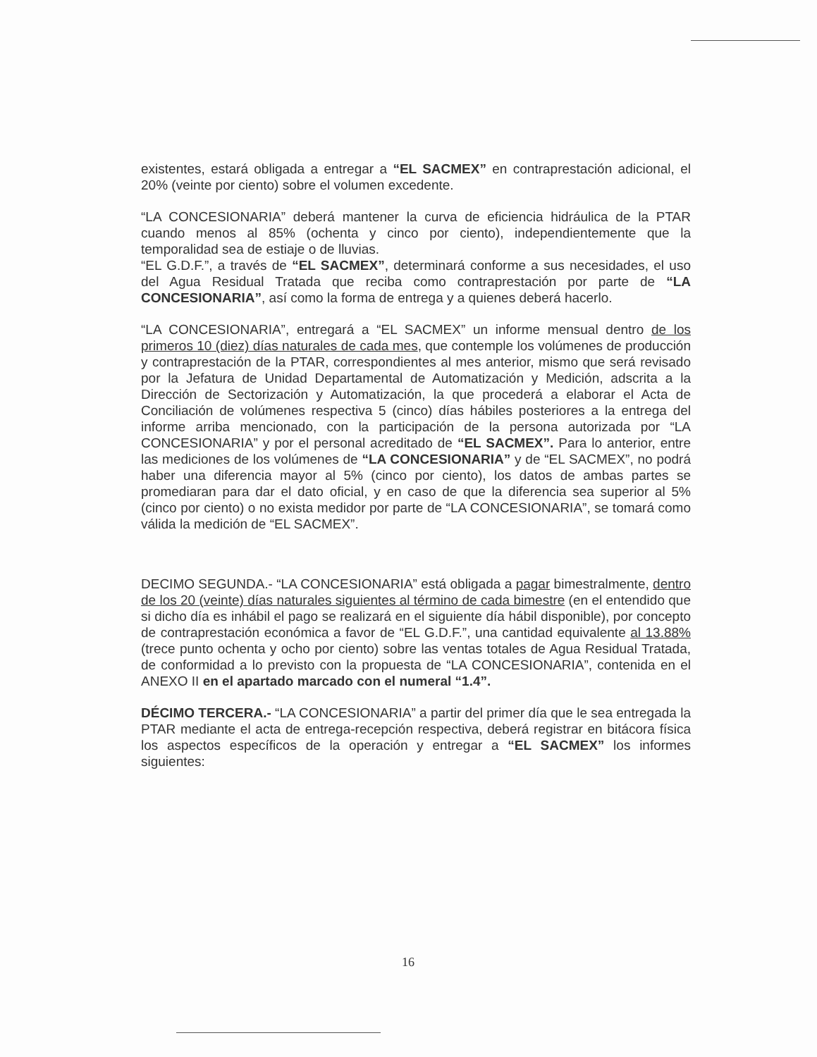existentes, estará obligada a entregar a “EL SACMEX” en contraprestación adicional, el 20% (veinte por ciento) sobre el volumen excedente.
“LA CONCESIONARIA” deberá mantener la curva de eficiencia hidráulica de la PTAR cuando menos al 85% (ochenta y cinco por ciento), independientemente que la temporalidad sea de estiaje o de lluvias.
“EL G.D.F.”, a través de “EL SACMEX”, determinará conforme a sus necesidades, el uso del Agua Residual Tratada que reciba como contraprestación por parte de “LA CONCESIONARIA”, así como la forma de entrega y a quienes deberá hacerlo.
“LA CONCESIONARIA”, entregará a “EL SACMEX” un informe mensual dentro de los primeros 10 (diez) días naturales de cada mes, que contemple los volúmenes de producción y contraprestación de la PTAR, correspondientes al mes anterior, mismo que será revisado por la Jefatura de Unidad Departamental de Automatización y Medición, adscrita a la Dirección de Sectorización y Automatización, la que procederá a elaborar el Acta de Conciliación de volúmenes respectiva 5 (cinco) días hábiles posteriores a la entrega del informe arriba mencionado, con la participación de la persona autorizada por “LA CONCESIONARIA” y por el personal acreditado de “EL SACMEX”. Para lo anterior, entre las mediciones de los volúmenes de “LA CONCESIONARIA” y de “EL SACMEX”, no podrá haber una diferencia mayor al 5% (cinco por ciento), los datos de ambas partes se promediaran para dar el dato oficial, y en caso de que la diferencia sea superior al 5% (cinco por ciento) o no exista medidor por parte de “LA CONCESIONARIA”, se tomará como válida la medición de “EL SACMEX”.
DECIMO SEGUNDA.- “LA CONCESIONARIA” está obligada a pagar bimestralmente, dentro de los 20 (veinte) días naturales siguientes al término de cada bimestre (en el entendido que si dicho día es inhábil el pago se realizará en el siguiente día hábil disponible), por concepto de contraprestación económica a favor de “EL G.D.F.”, una cantidad equivalente al 13.88% (trece punto ochenta y ocho por ciento) sobre las ventas totales de Agua Residual Tratada, de conformidad a lo previsto con la propuesta de “LA CONCESIONARIA”, contenida en el ANEXO II en el apartado marcado con el numeral “1.4”.
DÉCIMO TERCERA.- “LA CONCESIONARIA” a partir del primer día que le sea entregada la PTAR mediante el acta de entrega-recepción respectiva, deberá registrar en bitácora física los aspectos específicos de la operación y entregar a “EL SACMEX” los informes siguientes:
16